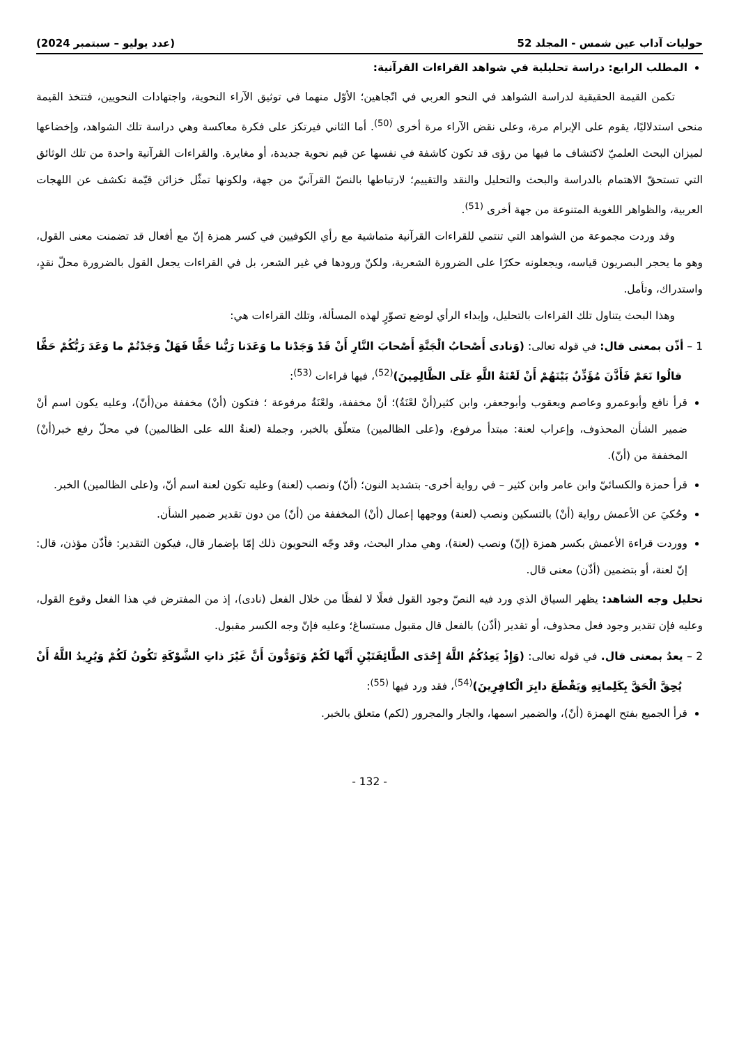حوليات آداب عين شمس - المجلد 52 (عدد يوليو – سبتمبر 2024)
المطلب الرابع: دراسة تحليلية في شواهد القراءات القرآنية:
تكمن القيمة الحقيقية لدراسة الشواهد في النحو العربي في اتّجاهين؛ الأوّل منهما في توثيق الآراء النحوية، واجتهادات النحويين، فتتخذ القيمة منحى استدلاليًا، يقوم على الإبرام مرة، وعلى نقض الآراء مرة أخرى <sup>(50)</sup>. أما الثاني فيرتكز على فكرة معاكسة وهي دراسة تلك الشواهد، وإخضاعها لميزان البحث العلميّ لاكتشاف ما فيها من رؤى قد تكون كاشفة في نفسها عن قيم نحوية جديدة، أو مغايرة. والقراءات القرآنية واحدة من تلك الوثائق التي تستحقّ الاهتمام بالدراسة والبحث والتحليل والنقد والتقييم؛ لارتباطها بالنصّ القرآنيّ من جهة، ولكونها تمثّل خزائن قيّمة تكشف عن اللهجات العربية، والظواهر اللغوية المتنوعة من جهة أخرى <sup>(51)</sup>.
وقد وردت مجموعة من الشواهد التي تنتمي للقراءات القرآنية متماشية مع رأي الكوفيين في كسر همزة إنّ مع أفعال قد تضمنت معنى القول، وهو ما يحجر البصريون قياسه، ويجعلونه حكرًا على الضرورة الشعرية، ولكنّ ورودها في غير الشعر، بل في القراءات يجعل القول بالضرورة محلّ نقدٍ، واستدراك، وتأمل.
وهذا البحث يتناول تلك القراءات بالتحليل، وإبداء الرأي لوضع تصوّرٍ لهذه المسألة، وتلك القراءات هي:
1 – أذّن بمعنى قال: في قوله تعالى: (وَنادى أَصْحابُ الْجَنَّةِ أَصْحابَ النَّارِ أَنْ قَدْ وَجَدْنا ما وَعَدَنا رَبُّنا حَقًّا فَهَلْ وَجَدْتُمْ ما وَعَدَ رَبُّكُمْ حَقًّا قالُوا نَعَمْ فَأَذَّنَ مُؤَذِّنٌ بَيْنَهُمْ أَنْ لَعْنَةُ اللَّهِ عَلَى الظَّالِمِينَ)<sup>(52)</sup>، فيها قراءات <sup>(53)</sup>:
قرأ نافع وأبوعمرو وعاصم ويعقوب وأبوجعفر، وابن كثير(أنْ لعْنَةُ)؛ أنْ مخففة، ولعْنَةُ مرفوعة ؛ فتكون (أنْ) مخففة من(أنّ)، وعليه يكون اسم أنْ ضمير الشأن المحذوف، وإعراب لعنة: مبتدأ مرفوع، و(على الظالمين) متعلّق بالخبر، وجملة (لعنةُ الله على الظالمين) في محلّ رفع خبر(أنْ) المخففة من (أنّ).
قرأ حمزة والكسائيّ وابن عامر وابن كثير – في رواية أخرى- بتشديد النون؛ (أنّ) ونصب (لعنة) وعليه تكون لعنة اسم أنّ، و(على الظالمين) الخبر.
وحُكيَ عن الأعمش رواية (أنْ) بالتسكين ونصب (لعنة) ووجهها إعمال (أنْ) المخففة من (أنّ) من دون تقدير ضمير الشأن.
ووردت قراءة الأعمش بكسر همزة (إنّ) ونصب (لعنة)، وهي مدار البحث، وقد وجّه النحويون ذلك إمّا بإضمار قال، فيكون التقدير: فأذّن مؤذن، قال: إنّ لعنة، أو بتضمين (أذّن) معنى قال.
تحليل وجه الشاهد: يظهر السياق الذي ورد فيه النصّ وجود القول فعلًا لا لفظًا من خلال الفعل (نادى)، إذ من المفترض في هذا الفعل وقوع القول، وعليه فإن تقدير وجود فعل محذوف، أو تقدير (أذّن) بالفعل قال مقبول مستساغ؛ وعليه فإنّ وجه الكسر مقبول.
2 – يعدُ بمعنى قال. في قوله تعالى: (وَإِذْ يَعِدُكُمُ اللَّهُ إِحْدَى الطَّائِفَتَيْنِ أَنَّها لَكُمْ وَتَوَدُّونَ أَنَّ غَيْرَ ذاتِ الشَّوْكَةِ تَكُونُ لَكُمْ وَيُرِيدُ اللَّهُ أَنْ يُحِقَّ الْحَقَّ بِكَلِماتِهِ وَيَقْطَعَ دابِرَ الْكافِرِينَ)<sup>(54)</sup>، فقد ورد فيها <sup>(55)</sup>:
قرأ الجميع بفتح الهمزة (أنّ)، والضمير اسمها، والجار والمجرور (لكم) متعلق بالخبر.
- 132 -